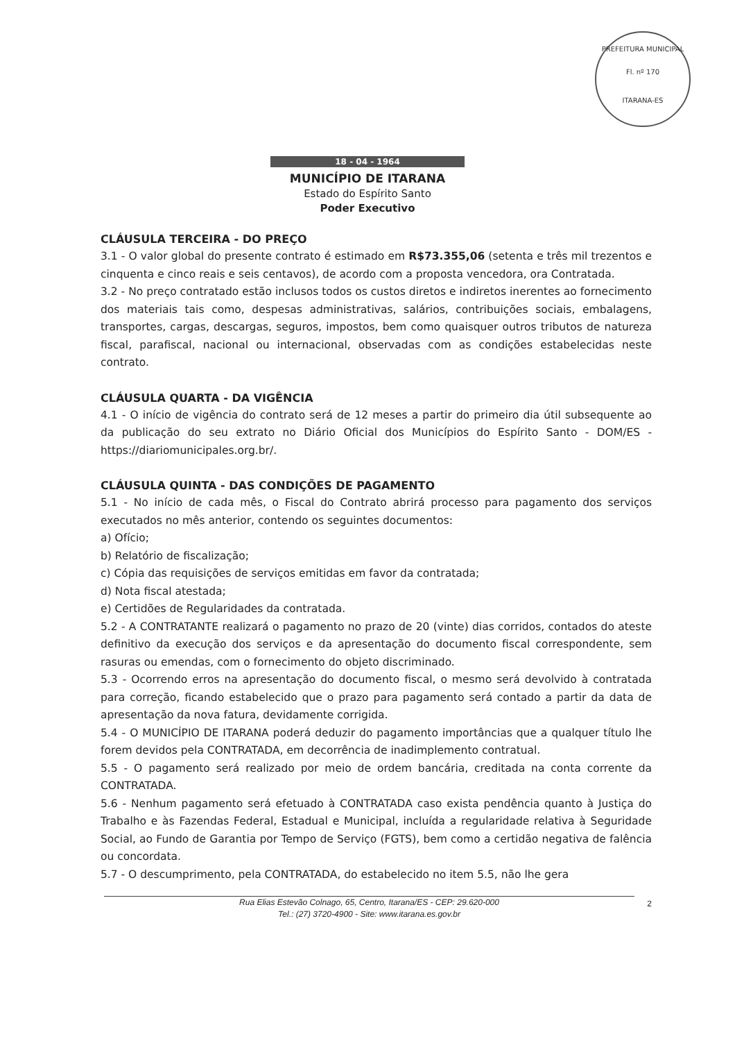PREFEITURA MUNICIPAL
Fl. nº 170
ITARANA-ES
18 - 04 - 1964
MUNICÍPIO DE ITARANA
Estado do Espírito Santo
Poder Executivo
CLÁUSULA TERCEIRA - DO PREÇO
3.1 - O valor global do presente contrato é estimado em R$73.355,06 (setenta e três mil trezentos e cinquenta e cinco reais e seis centavos), de acordo com a proposta vencedora, ora Contratada.
3.2 - No preço contratado estão inclusos todos os custos diretos e indiretos inerentes ao fornecimento dos materiais tais como, despesas administrativas, salários, contribuições sociais, embalagens, transportes, cargas, descargas, seguros, impostos, bem como quaisquer outros tributos de natureza fiscal, parafiscal, nacional ou internacional, observadas com as condições estabelecidas neste contrato.
CLÁUSULA QUARTA - DA VIGÊNCIA
4.1 - O início de vigência do contrato será de 12 meses a partir do primeiro dia útil subsequente ao da publicação do seu extrato no Diário Oficial dos Municípios do Espírito Santo - DOM/ES - https://diariomunicipales.org.br/.
CLÁUSULA QUINTA - DAS CONDIÇÕES DE PAGAMENTO
5.1 - No início de cada mês, o Fiscal do Contrato abrirá processo para pagamento dos serviços executados no mês anterior, contendo os seguintes documentos:
a) Ofício;
b) Relatório de fiscalização;
c) Cópia das requisições de serviços emitidas em favor da contratada;
d) Nota fiscal atestada;
e) Certidões de Regularidades da contratada.
5.2 - A CONTRATANTE realizará o pagamento no prazo de 20 (vinte) dias corridos, contados do ateste definitivo da execução dos serviços e da apresentação do documento fiscal correspondente, sem rasuras ou emendas, com o fornecimento do objeto discriminado.
5.3 - Ocorrendo erros na apresentação do documento fiscal, o mesmo será devolvido à contratada para correção, ficando estabelecido que o prazo para pagamento será contado a partir da data de apresentação da nova fatura, devidamente corrigida.
5.4 - O MUNICÍPIO DE ITARANA poderá deduzir do pagamento importâncias que a qualquer título lhe forem devidos pela CONTRATADA, em decorrência de inadimplemento contratual.
5.5 - O pagamento será realizado por meio de ordem bancária, creditada na conta corrente da CONTRATADA.
5.6 - Nenhum pagamento será efetuado à CONTRATADA caso exista pendência quanto à Justiça do Trabalho e às Fazendas Federal, Estadual e Municipal, incluída a regularidade relativa à Seguridade Social, ao Fundo de Garantia por Tempo de Serviço (FGTS), bem como a certidão negativa de falência ou concordata.
5.7 - O descumprimento, pela CONTRATADA, do estabelecido no item 5.5, não lhe gera
Rua Elias Estevão Colnago, 65, Centro, Itarana/ES - CEP: 29.620-000
Tel.: (27) 3720-4900 - Site: www.itarana.es.gov.br
2